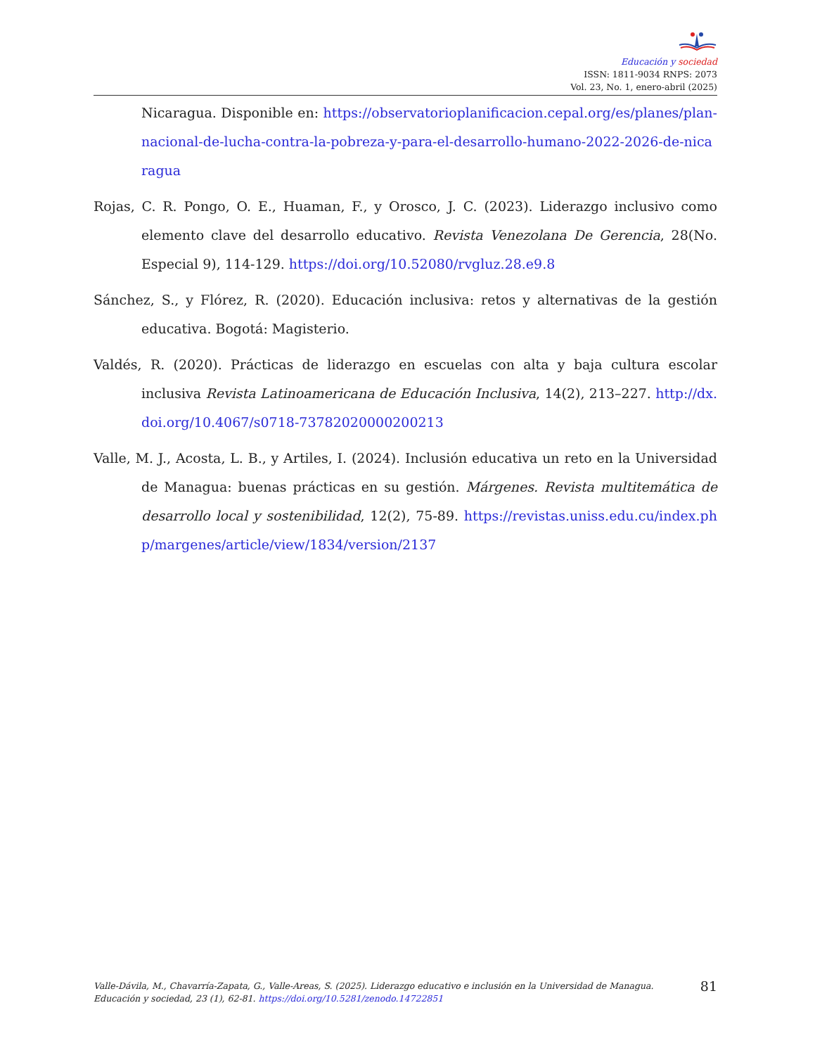Educación y sociedad
ISSN: 1811-9034 RNPS: 2073
Vol. 23, No. 1, enero-abril (2025)
Nicaragua. Disponible en: https://observatorioplanificacion.cepal.org/es/planes/plan-nacional-de-lucha-contra-la-pobreza-y-para-el-desarrollo-humano-2022-2026-de-nicaragua
Rojas, C. R. Pongo, O. E., Huaman, F., y Orosco, J. C. (2023). Liderazgo inclusivo como elemento clave del desarrollo educativo. Revista Venezolana De Gerencia, 28(No. Especial 9), 114-129. https://doi.org/10.52080/rvgluz.28.e9.8
Sánchez, S., y Flórez, R. (2020). Educación inclusiva: retos y alternativas de la gestión educativa. Bogotá: Magisterio.
Valdés, R. (2020). Prácticas de liderazgo en escuelas con alta y baja cultura escolar inclusiva Revista Latinoamericana de Educación Inclusiva, 14(2), 213–227. http://dx.doi.org/10.4067/s0718-73782020000200213
Valle, M. J., Acosta, L. B., y Artiles, I. (2024). Inclusión educativa un reto en la Universidad de Managua: buenas prácticas en su gestión. Márgenes. Revista multitemática de desarrollo local y sostenibilidad, 12(2), 75-89. https://revistas.uniss.edu.cu/index.php/margenes/article/view/1834/version/2137
Valle-Dávila, M., Chavarría-Zapata, G., Valle-Areas, S. (2025). Liderazgo educativo e inclusión en la Universidad de Managua. Educación y sociedad, 23 (1), 62-81. https://doi.org/10.5281/zenodo.14722851
81